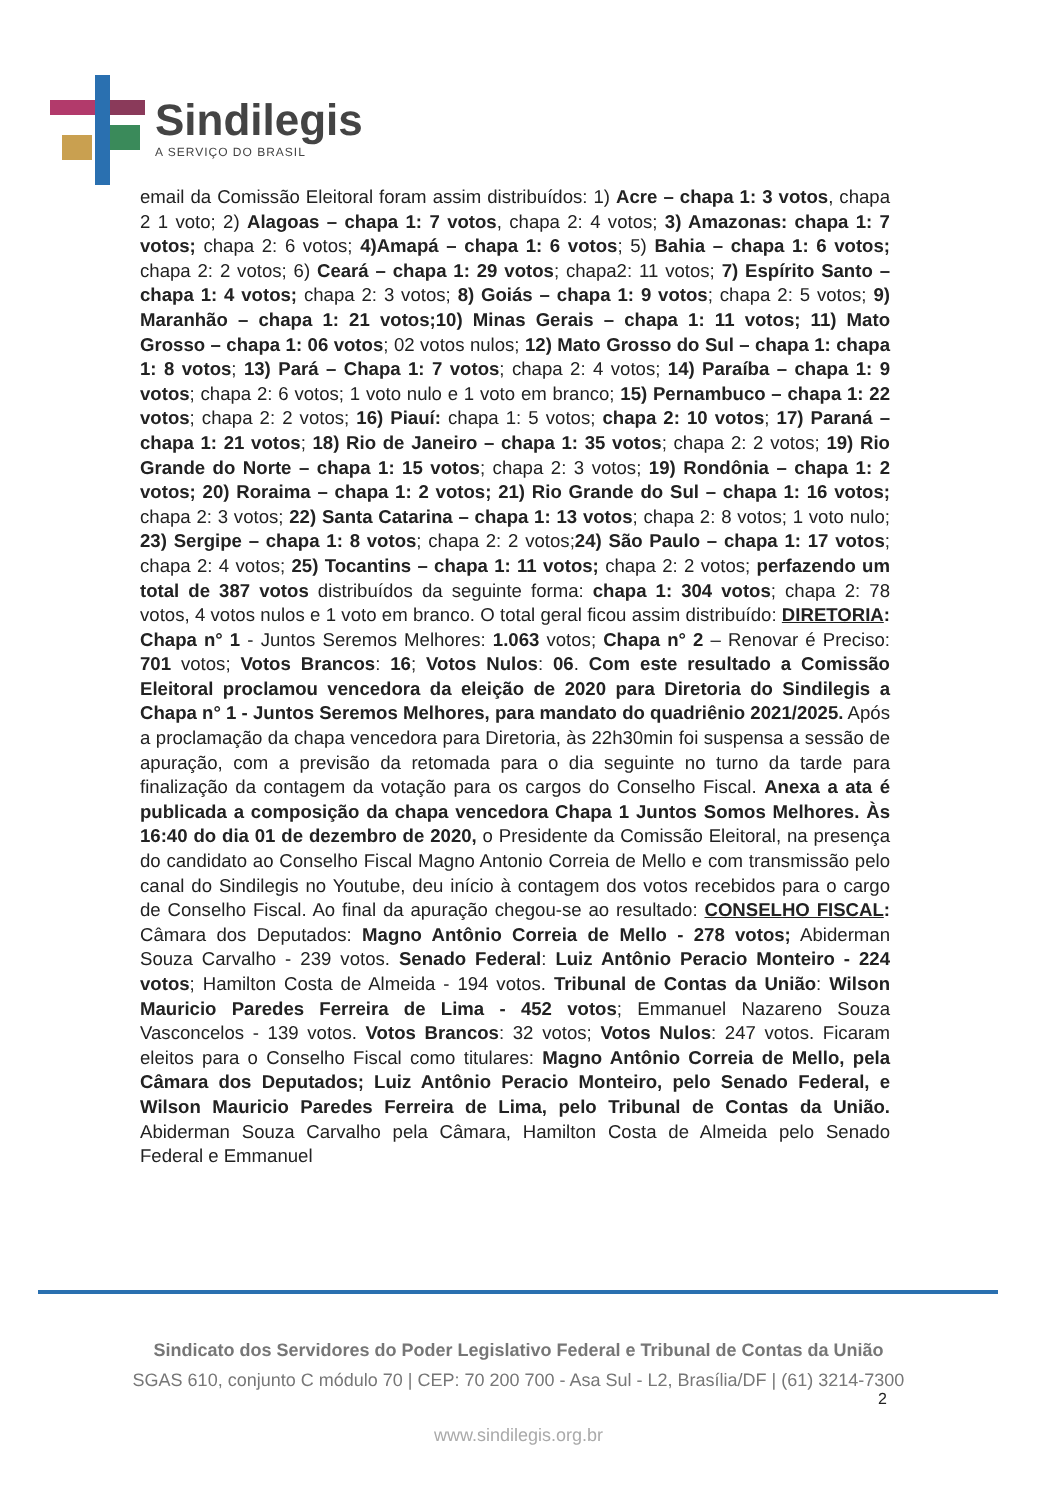Sindilegis
A SERVIÇO DO BRASIL
email da Comissão Eleitoral foram assim distribuídos: 1) Acre – chapa 1: 3 votos, chapa 2 1 voto; 2) Alagoas – chapa 1: 7 votos, chapa 2: 4 votos; 3) Amazonas: chapa 1: 7 votos; chapa 2: 6 votos; 4)Amapá – chapa 1: 6 votos; 5) Bahia – chapa 1: 6 votos; chapa 2: 2 votos; 6) Ceará – chapa 1: 29 votos; chapa2: 11 votos; 7) Espírito Santo – chapa 1: 4 votos; chapa 2: 3 votos; 8) Goiás – chapa 1: 9 votos; chapa 2: 5 votos; 9) Maranhão – chapa 1: 21 votos;10) Minas Gerais – chapa 1: 11 votos; 11) Mato Grosso – chapa 1: 06 votos; 02 votos nulos; 12) Mato Grosso do Sul – chapa 1: chapa 1: 8 votos; 13) Pará – Chapa 1: 7 votos; chapa 2: 4 votos; 14) Paraíba – chapa 1: 9 votos; chapa 2: 6 votos; 1 voto nulo e 1 voto em branco; 15) Pernambuco – chapa 1: 22 votos; chapa 2: 2 votos; 16) Piauí: chapa 1: 5 votos; chapa 2: 10 votos; 17) Paraná – chapa 1: 21 votos; 18) Rio de Janeiro – chapa 1: 35 votos; chapa 2: 2 votos; 19) Rio Grande do Norte – chapa 1: 15 votos; chapa 2: 3 votos; 19) Rondônia – chapa 1: 2 votos; 20) Roraima – chapa 1: 2 votos; 21) Rio Grande do Sul – chapa 1: 16 votos; chapa 2: 3 votos; 22) Santa Catarina – chapa 1: 13 votos; chapa 2: 8 votos; 1 voto nulo; 23) Sergipe – chapa 1: 8 votos; chapa 2: 2 votos;24) São Paulo – chapa 1: 17 votos; chapa 2: 4 votos; 25) Tocantins – chapa 1: 11 votos; chapa 2: 2 votos; perfazendo um total de 387 votos distribuídos da seguinte forma: chapa 1: 304 votos; chapa 2: 78 votos, 4 votos nulos e 1 voto em branco. O total geral ficou assim distribuído: DIRETORIA: Chapa n° 1 - Juntos Seremos Melhores: 1.063 votos; Chapa n° 2 – Renovar é Preciso: 701 votos; Votos Brancos: 16; Votos Nulos: 06. Com este resultado a Comissão Eleitoral proclamou vencedora da eleição de 2020 para Diretoria do Sindilegis a Chapa n° 1 - Juntos Seremos Melhores, para mandato do quadriênio 2021/2025. Após a proclamação da chapa vencedora para Diretoria, às 22h30min foi suspensa a sessão de apuração, com a previsão da retomada para o dia seguinte no turno da tarde para finalização da contagem da votação para os cargos do Conselho Fiscal. Anexa a ata é publicada a composição da chapa vencedora Chapa 1 Juntos Somos Melhores. Às 16:40 do dia 01 de dezembro de 2020, o Presidente da Comissão Eleitoral, na presença do candidato ao Conselho Fiscal Magno Antonio Correia de Mello e com transmissão pelo canal do Sindilegis no Youtube, deu início à contagem dos votos recebidos para o cargo de Conselho Fiscal. Ao final da apuração chegou-se ao resultado: CONSELHO FISCAL: Câmara dos Deputados: Magno Antônio Correia de Mello - 278 votos; Abiderman Souza Carvalho - 239 votos. Senado Federal: Luiz Antônio Peracio Monteiro - 224 votos; Hamilton Costa de Almeida - 194 votos. Tribunal de Contas da União: Wilson Mauricio Paredes Ferreira de Lima - 452 votos; Emmanuel Nazareno Souza Vasconcelos - 139 votos. Votos Brancos: 32 votos; Votos Nulos: 247 votos. Ficaram eleitos para o Conselho Fiscal como titulares: Magno Antônio Correia de Mello, pela Câmara dos Deputados; Luiz Antônio Peracio Monteiro, pelo Senado Federal, e Wilson Mauricio Paredes Ferreira de Lima, pelo Tribunal de Contas da União. Abiderman Souza Carvalho pela Câmara, Hamilton Costa de Almeida pelo Senado Federal e Emmanuel
Sindicato dos Servidores do Poder Legislativo Federal e Tribunal de Contas da União
SGAS 610, conjunto C módulo 70 | CEP: 70 200 700 - Asa Sul - L2, Brasília/DF | (61) 3214-7300
2
www.sindilegis.org.br